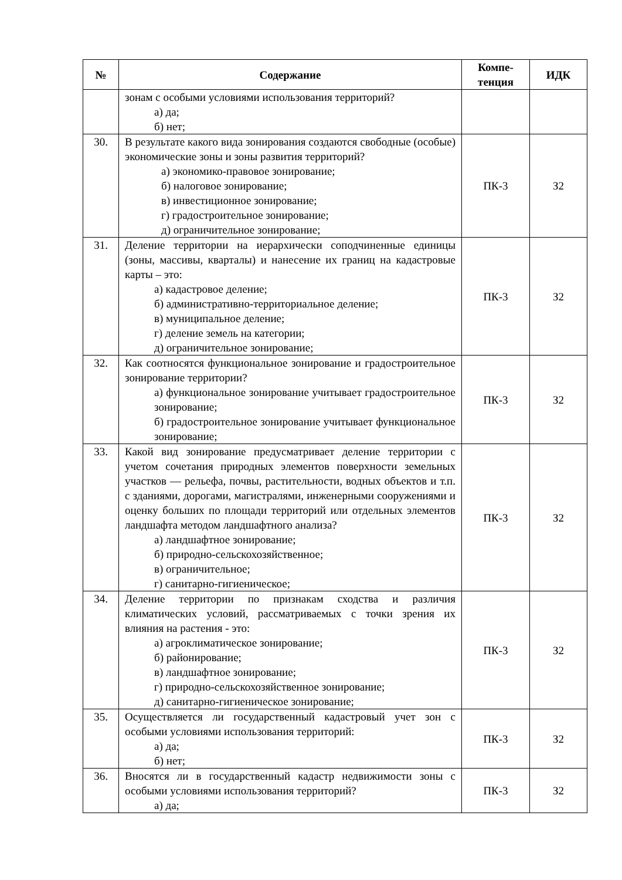| № | Содержание | Компе- тенция | ИДК |
| --- | --- | --- | --- |
| | зонам с особыми условиями использования территорий? а) да; б) нет; | | |
| 30. | В результате какого вида зонирования создаются свободные (особые) экономические зоны и зоны развития территорий? а) экономико-правовое зонирование; б) налоговое зонирование; в) инвестиционное зонирование; г) градостроительное зонирование; д) ограничительное зонирование; | ПК-3 | З2 |
| 31. | Деление территории на иерархически соподчиненные единицы (зоны, массивы, кварталы) и нанесение их границ на кадастровые карты – это: а) кадастровое деление; б) административно-территориальное деление; в) муниципальное деление; г) деление земель на категории; д) ограничительное зонирование; | ПК-3 | З2 |
| 32. | Как соотносятся функциональное зонирование и градостроительное зонирование территории? а) функциональное зонирование учитывает градостроительное зонирование; б) градостроительное зонирование учитывает функциональное зонирование; | ПК-3 | З2 |
| 33. | Какой вид зонирование предусматривает деление территории с учетом сочетания природных элементов поверхности земельных участков — рельефа, почвы, растительности, водных объектов и т.п. с зданиями, дорогами, магистралями, инженерными сооружениями и оценку больших по площади территорий или отдельных элементов ландшафта методом ландшафтного анализа? а) ландшафтное зонирование; б) природно-сельскохозяйственное; в) ограничительное; г) санитарно-гигиеническое; | ПК-3 | З2 |
| 34. | Деление территории по признакам сходства и различия климатических условий, рассматриваемых с точки зрения их влияния на растения - это: а) агроклиматическое зонирование; б) районирование; в) ландшафтное зонирование; г) природно-сельскохозяйственное зонирование; д) санитарно-гигиеническое зонирование; | ПК-3 | З2 |
| 35. | Осуществляется ли государственный кадастровый учет зон с особыми условиями использования территорий: а) да; б) нет; | ПК-3 | З2 |
| 36. | Вносятся ли в государственный кадастр недвижимости зоны с особыми условиями использования территорий? а) да; | ПК-3 | З2 |